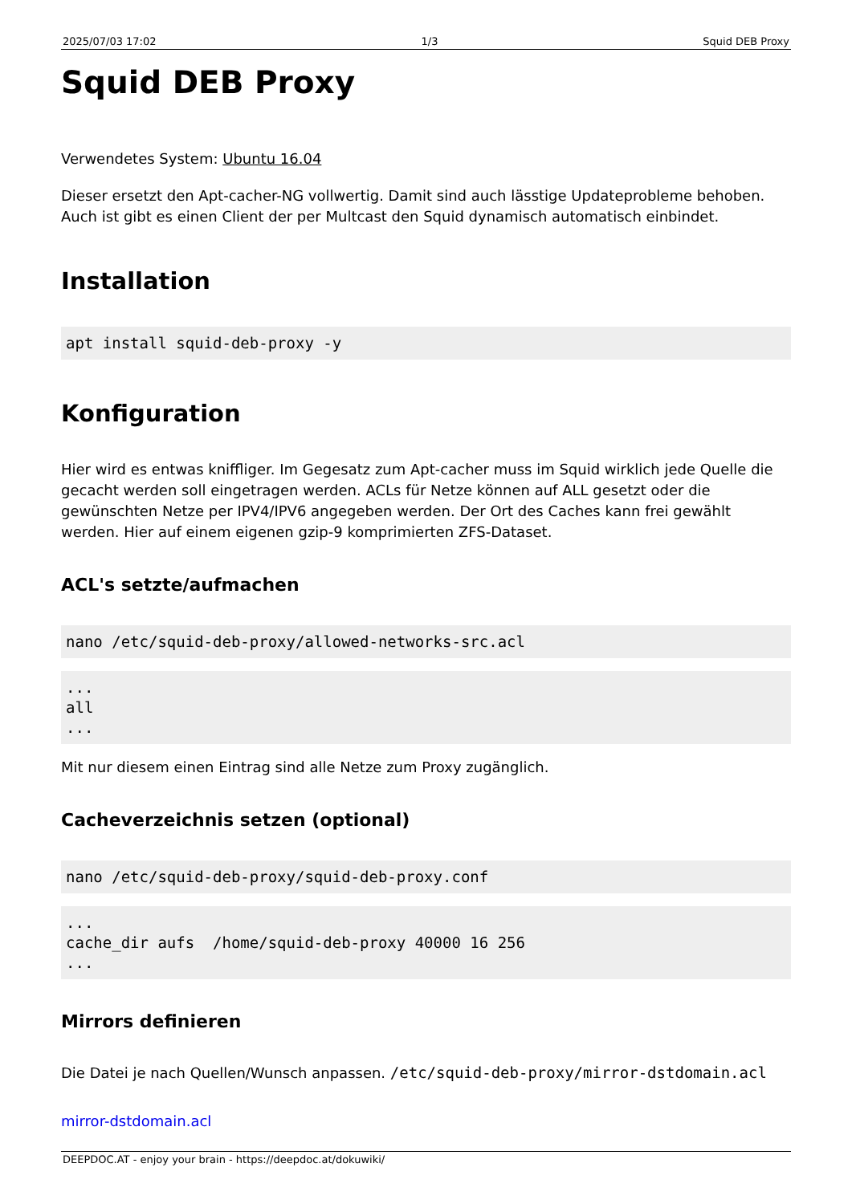2025/07/03 17:02 1/3 Squid DEB Proxy
Squid DEB Proxy
Verwendetes System: Ubuntu 16.04
Dieser ersetzt den Apt-cacher-NG vollwertig. Damit sind auch lässtige Updateprobleme behoben. Auch ist gibt es einen Client der per Multcast den Squid dynamisch automatisch einbindet.
Installation
apt install squid-deb-proxy -y
Konfiguration
Hier wird es entwas kniffliger. Im Gegesatz zum Apt-cacher muss im Squid wirklich jede Quelle die gecacht werden soll eingetragen werden. ACLs für Netze können auf ALL gesetzt oder die gewünschten Netze per IPV4/IPV6 angegeben werden. Der Ort des Caches kann frei gewählt werden. Hier auf einem eigenen gzip-9 komprimierten ZFS-Dataset.
ACL's setzte/aufmachen
nano /etc/squid-deb-proxy/allowed-networks-src.acl
...
all
...
Mit nur diesem einen Eintrag sind alle Netze zum Proxy zugänglich.
Cacheverzeichnis setzen (optional)
nano /etc/squid-deb-proxy/squid-deb-proxy.conf
...
cache_dir aufs  /home/squid-deb-proxy 40000 16 256
...
Mirrors definieren
Die Datei je nach Quellen/Wunsch anpassen. /etc/squid-deb-proxy/mirror-dstdomain.acl
mirror-dstdomain.acl
DEEPDOC.AT - enjoy your brain - https://deepdoc.at/dokuwiki/